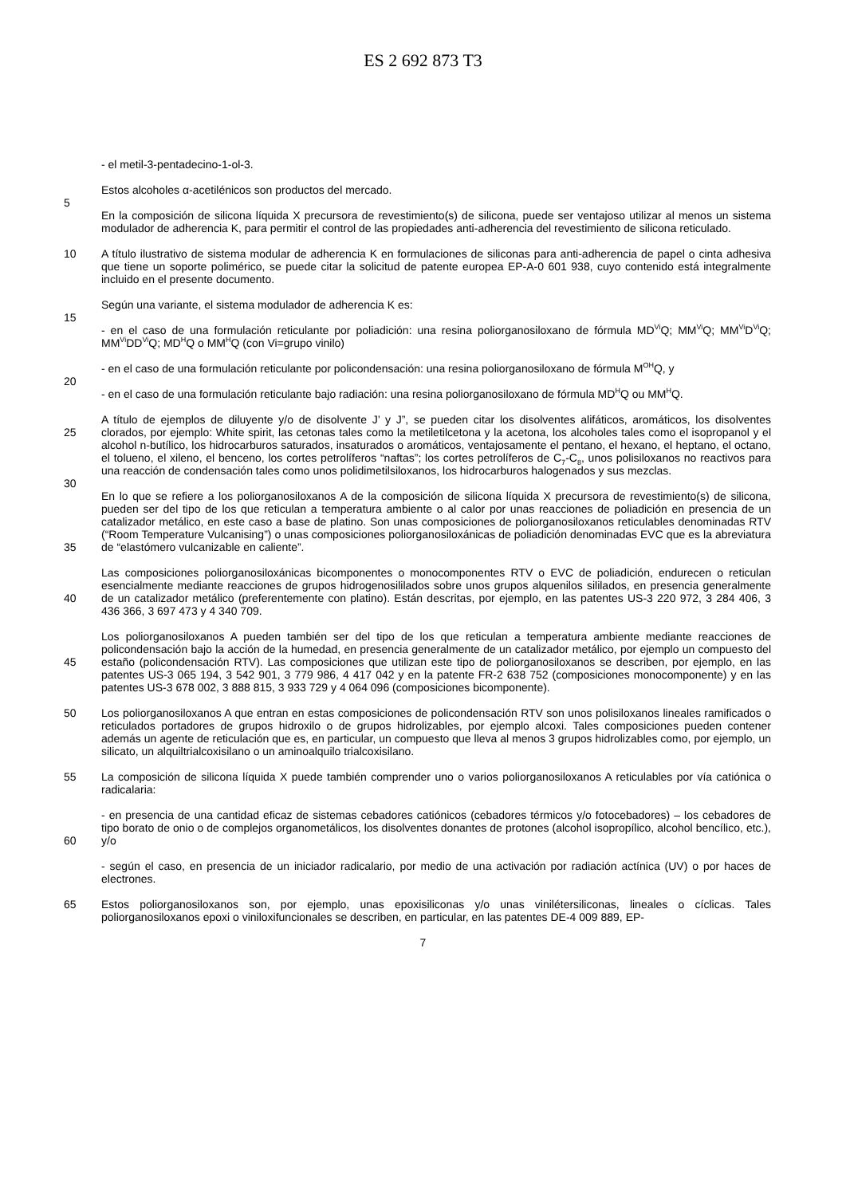ES 2 692 873 T3
- el metil-3-pentadecino-1-ol-3.
Estos alcoholes α-acetilénicos son productos del mercado.
5
En la composición de silicona líquida X precursora de revestimiento(s) de silicona, puede ser ventajoso utilizar al menos un sistema modulador de adherencia K, para permitir el control de las propiedades anti-adherencia del revestimiento de silicona reticulado.
10 A título ilustrativo de sistema modular de adherencia K en formulaciones de siliconas para anti-adherencia de papel o cinta adhesiva que tiene un soporte polimérico, se puede citar la solicitud de patente europea EP-A-0 601 938, cuyo contenido está integralmente incluido en el presente documento.
Según una variante, el sistema modulador de adherencia K es:
15
- en el caso de una formulación reticulante por poliadición: una resina poliorganosiloxano de fórmula MD<sup>Vi</sup>Q; MM<sup>Vi</sup>Q; MM<sup>Vi</sup>D<sup>Vi</sup>Q; MM<sup>Vi</sup>DD<sup>Vi</sup>Q; MD<sup>H</sup>Q o MM<sup>H</sup>Q (con Vi=grupo vinilo)
- en el caso de una formulación reticulante por policondensación: una resina poliorganosiloxano de fórmula M<sup>OH</sup>Q, y
20
- en el caso de una formulación reticulante bajo radiación: una resina poliorganosiloxano de fórmula MD<sup>H</sup>Q ou MM<sup>H</sup>Q.
25 A título de ejemplos de diluyente y/o de disolvente J’ y J”, se pueden citar los disolventes alifáticos, aromáticos, los disolventes clorados, por ejemplo: White spirit, las cetonas tales como la metiletilcetona y la acetona, los alcoholes tales como el isopropanol y el alcohol n-butílico, los hidrocarburos saturados, insaturados o aromáticos, ventajosamente el pentano, el hexano, el heptano, el octano, el tolueno, el xileno, el benceno, los cortes petrolíferos “naftas”; los cortes petrolíferos de C<sub>7</sub>-C<sub>8</sub>, unos polisiloxanos no reactivos para una reacción de condensación tales como unos polidimetilsiloxanos, los hidrocarburos halogenados y sus mezclas.
30
35 En lo que se refiere a los poliorganosiloxanos A de la composición de silicona líquida X precursora de revestimiento(s) de silicona, pueden ser del tipo de los que reticulan a temperatura ambiente o al calor por unas reacciones de poliadición en presencia de un catalizador metálico, en este caso a base de platino. Son unas composiciones de poliorganosiloxanos reticulables denominadas RTV (“Room Temperature Vulcanising”) o unas composiciones poliorganosiloxánicas de poliadición denominadas EVC que es la abreviatura de “elastómero vulcanizable en caliente”.
40 Las composiciones poliorganosiloxánicas bicomponentes o monocomponentes RTV o EVC de poliadición, endurecen o reticulan esencialmente mediante reacciones de grupos hidrogenosililados sobre unos grupos alquenilos sililados, en presencia generalmente de un catalizador metálico (preferentemente con platino). Están descritas, por ejemplo, en las patentes US-3 220 972, 3 284 406, 3 436 366, 3 697 473 y 4 340 709.
45 Los poliorganosiloxanos A pueden también ser del tipo de los que reticulan a temperatura ambiente mediante reacciones de policondensación bajo la acción de la humedad, en presencia generalmente de un catalizador metálico, por ejemplo un compuesto del estaño (policondensación RTV). Las composiciones que utilizan este tipo de poliorganosiloxanos se describen, por ejemplo, en las patentes US-3 065 194, 3 542 901, 3 779 986, 4 417 042 y en la patente FR-2 638 752 (composiciones monocomponente) y en las patentes US-3 678 002, 3 888 815, 3 933 729 y 4 064 096 (composiciones bicomponente).
50 Los poliorganosiloxanos A que entran en estas composiciones de policondensación RTV son unos polisiloxanos lineales ramificados o reticulados portadores de grupos hidroxilo o de grupos hidrolizables, por ejemplo alcoxi. Tales composiciones pueden contener además un agente de reticulación que es, en particular, un compuesto que lleva al menos 3 grupos hidrolizables como, por ejemplo, un silicato, un alquiltrialcoxisilano o un aminoalquilo trialcoxisilano.
55 La composición de silicona líquida X puede también comprender uno o varios poliorganosiloxanos A reticulables por vía catiónica o radicalaria:
60 - en presencia de una cantidad eficaz de sistemas cebadores catiónicos (cebadores térmicos y/o fotocebadores) – los cebadores de tipo borato de onio o de complejos organometálicos, los disolventes donantes de protones (alcohol isopropílico, alcohol bencílico, etc.), y/o
- según el caso, en presencia de un iniciador radicalario, por medio de una activación por radiación actínica (UV) o por haces de electrones.
65 Estos poliorganosiloxanos son, por ejemplo, unas epoxisiliconas y/o unas viniléter­siliconas, lineales o cíclicas. Tales poliorganosiloxanos epoxi o viniloxifuncionales se describen, en particular, en las patentes DE-4 009 889, EP-
7